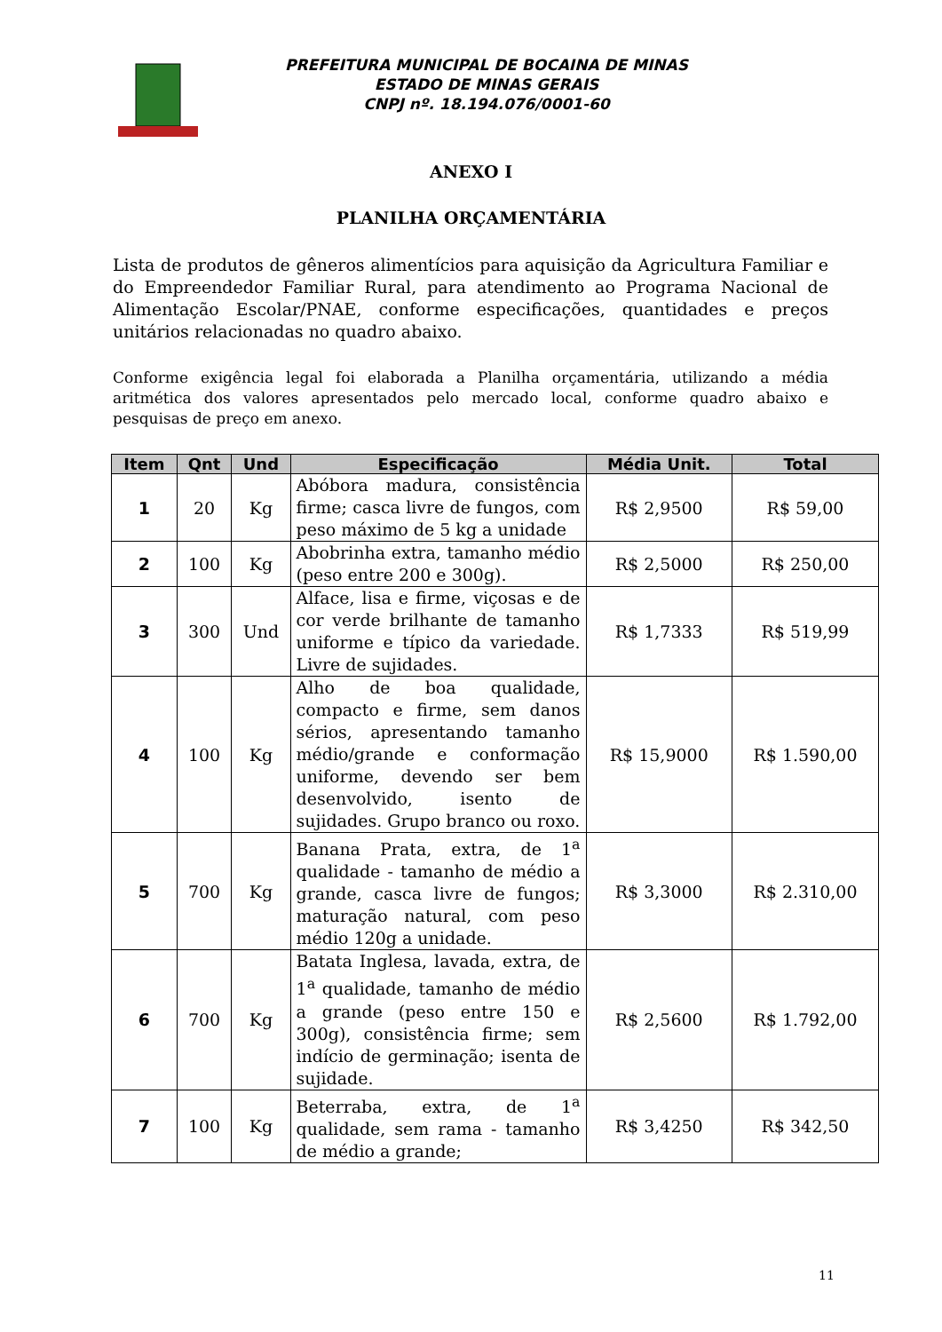PREFEITURA MUNICIPAL DE BOCAINA DE MINAS
ESTADO DE MINAS GERAIS
CNPJ nº. 18.194.076/0001-60
ANEXO I
PLANILHA ORÇAMENTÁRIA
Lista de produtos de gêneros alimentícios para aquisição da Agricultura Familiar e do Empreendedor Familiar Rural, para atendimento ao Programa Nacional de Alimentação Escolar/PNAE, conforme especificações, quantidades e preços unitários relacionadas no quadro abaixo.
Conforme exigência legal foi elaborada a Planilha orçamentária, utilizando a média aritmética dos valores apresentados pelo mercado local, conforme quadro abaixo e pesquisas de preço em anexo.
| Item | Qnt | Und | Especificação | Média Unit. | Total |
| --- | --- | --- | --- | --- | --- |
| 1 | 20 | Kg | Abóbora madura, consistência firme; casca livre de fungos, com peso máximo de 5 kg a unidade | R$ 2,9500 | R$ 59,00 |
| 2 | 100 | Kg | Abobrinha extra, tamanho médio (peso entre 200 e 300g). | R$ 2,5000 | R$ 250,00 |
| 3 | 300 | Und | Alface, lisa e firme, viçosas e de cor verde brilhante de tamanho uniforme e típico da variedade. Livre de sujidades. | R$ 1,7333 | R$ 519,99 |
| 4 | 100 | Kg | Alho de boa qualidade, compacto e firme, sem danos sérios, apresentando tamanho médio/grande e conformação uniforme, devendo ser bem desenvolvido, isento de sujidades. Grupo branco ou roxo. | R$ 15,9000 | R$ 1.590,00 |
| 5 | 700 | Kg | Banana Prata, extra, de 1<sup>a</sup> qualidade - tamanho de médio a grande, casca livre de fungos; maturação natural, com peso médio 120g a unidade. | R$ 3,3000 | R$ 2.310,00 |
| 6 | 700 | Kg | Batata Inglesa, lavada, extra, de 1<sup>a</sup> qualidade, tamanho de médio a grande (peso entre 150 e 300g), consistência firme; sem indício de germinação; isenta de sujidade. | R$ 2,5600 | R$ 1.792,00 |
| 7 | 100 | Kg | Beterraba, extra, de 1<sup>a</sup> qualidade, sem rama - tamanho de médio a grande; | R$ 3,4250 | R$ 342,50 |
11